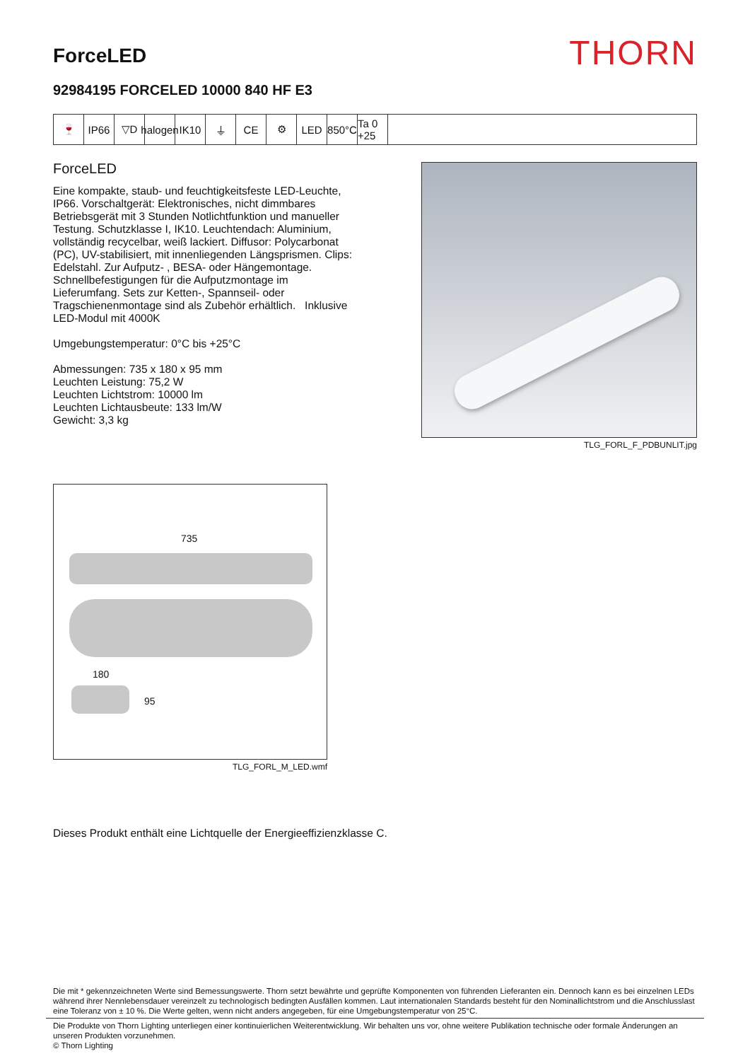ForceLED
THORN
92984195 FORCELED 10000 840 HF E3
🍷 IP66 ▽D halogen
IK10 ⏚ CE ⚙ LED 850°C
Ta 0 +25
ForceLED
Eine kompakte, staub- und feuchtigkeitsfeste LED-Leuchte, IP66. Vorschaltgerät: Elektronisches, nicht dimmbares Betriebsgerät mit 3 Stunden Notlichtfunktion und manueller Testung. Schutzklasse I, IK10. Leuchtendach: Aluminium, vollständig recycelbar, weiß lackiert. Diffusor: Polycarbonat (PC), UV-stabilisiert, mit innenliegenden Längsprismen. Clips: Edelstahl. Zur Aufputz- , BESA- oder Hängemontage. Schnellbefestigungen für die Aufputzmontage im Lieferumfang. Sets zur Ketten-, Spannseil- oder Tragschienenmontage sind als Zubehör erhältlich. Inklusive LED-Modul mit 4000K
Umgebungstemperatur: 0°C bis +25°C
Abmessungen: 735 x 180 x 95 mm
Leuchten Leistung: 75,2 W
Leuchten Lichtstrom: 10000 lm
Leuchten Lichtausbeute: 133 lm/W
Gewicht: 3,3 kg
TLG_FORL_F_PDBUNLIT.jpg
735
180
95
TLG_FORL_M_LED.wmf
Dieses Produkt enthält eine Lichtquelle der Energieeffizienzklasse C.
Die mit * gekennzeichneten Werte sind Bemessungswerte. Thorn setzt bewährte und geprüfte Komponenten von führenden Lieferanten ein. Dennoch kann es bei einzelnen LEDs während ihrer Nennlebensdauer vereinzelt zu technologisch bedingten Ausfällen kommen. Laut internationalen Standards besteht für den Nominallichtstrom und die Anschlusslast eine Toleranz von ± 10 %. Die Werte gelten, wenn nicht anders angegeben, für eine Umgebungstemperatur von 25°C.
Die Produkte von Thorn Lighting unterliegen einer kontinuierlichen Weiterentwicklung. Wir behalten uns vor, ohne weitere Publikation technische oder formale Änderungen an unseren Produkten vorzunehmen.
© Thorn Lighting